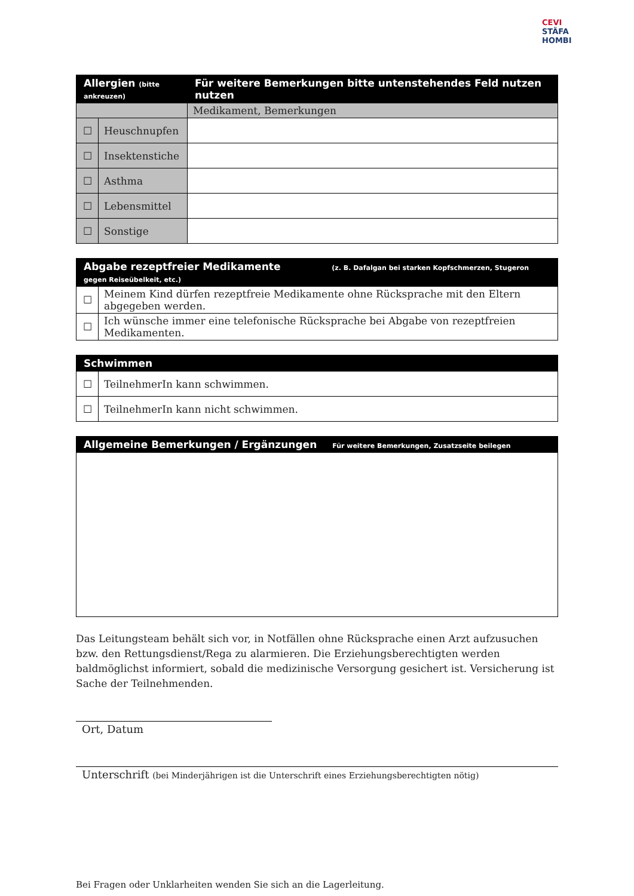CEVI STÄFA HOMBI
| Allergien (bitte ankreuzen) | | Für weitere Bemerkungen bitte untenstehendes Feld nutzen nutzen |
| --- | --- | --- |
| | | Medikament, Bemerkungen |
| ☐ | Heuschnupfen | |
| ☐ | Insektenstiche | |
| ☐ | Asthma | |
| ☐ | Lebensmittel | |
| ☐ | Sonstige | |
| Abgabe rezeptfreier Medikamente (z. B. Dafalgan bei starken Kopfschmerzen, Stugeron gegen Reiseübelkeit, etc.) | |
| --- | --- |
| ☐ | Meinem Kind dürfen rezeptfreie Medikamente ohne Rücksprache mit den Eltern abgegeben werden. |
| ☐ | Ich wünsche immer eine telefonische Rücksprache bei Abgabe von rezeptfreien Medikamenten. |
| Schwimmen | |
| --- | --- |
| ☐ | TeilnehmerIn kann schwimmen. |
| ☐ | TeilnehmerIn kann nicht schwimmen. |
| Allgemeine Bemerkungen / Ergänzungen Für weitere Bemerkungen, Zusatzseite beilegen |
| --- |
Das Leitungsteam behält sich vor, in Notfällen ohne Rücksprache einen Arzt aufzusuchen bzw. den Rettungsdienst/Rega zu alarmieren. Die Erziehungsberechtigten werden baldmöglichst informiert, sobald die medizinische Versorgung gesichert ist. Versicherung ist Sache der Teilnehmenden.
Ort, Datum
Unterschrift (bei Minderjährigen ist die Unterschrift eines Erziehungsberechtigten nötig)
Bei Fragen oder Unklarheiten wenden Sie sich an die Lagerleitung.